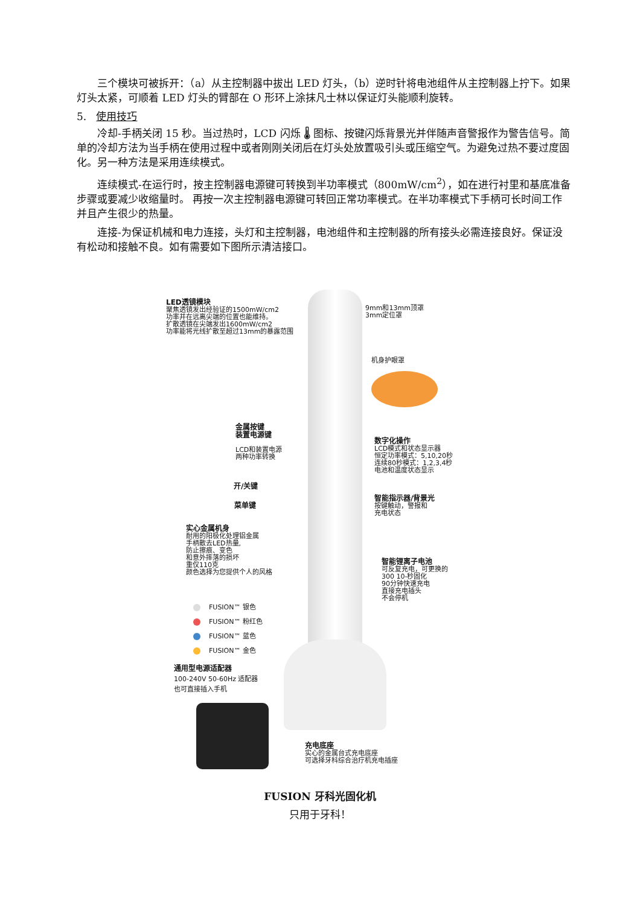三个模块可被拆开：（a）从主控制器中拔出 LED 灯头，（b）逆时针将电池组件从主控制器上拧下。如果灯头太紧，可顺着 LED 灯头的臂部在 O 形环上涂抹凡士林以保证灯头能顺利旋转。
5. 使用技巧
冷却-手柄关闭 15 秒。当过热时，LCD 闪烁 🌡 图标、按键闪烁背景光并伴随声音警报作为警告信号。简单的冷却方法为当手柄在使用过程中或者刚刚关闭后在灯头处放置吸引头或压缩空气。为避免过热不要过度固化。另一种方法是采用连续模式。
连续模式-在运行时，按主控制器电源键可转换到半功率模式（800mW/cm<sup>2</sup>），如在进行衬里和基底准备步骤或要减少收缩量时。 再按一次主控制器电源键可转回正常功率模式。在半功率模式下手柄可长时间工作并且产生很少的热量。
连接-为保证机械和电力连接，头灯和主控制器，电池组件和主控制器的所有接头必需连接良好。保证没有松动和接触不良。如有需要如下图所示清洁接口。
LED透镜模块
聚焦透镜发出经验证的1500mW/cm2
功率并在远离尖端的位置也能维持。
扩散透镜在尖端发出1600mW/cm2
功率能将光线扩散至超过13mm的暴露范围
9mm和13mm顶罩
3mm定位罩
机身护眼罩
金属按键
装置电源键
LCD和装置电源
两种功率转换
数字化操作
LCD模式和状态显示器
恒定功率模式：5,10,20秒
连续80秒模式：1,2,3,4秒
电池和温度状态显示
开/关键
智能指示器/背景光
按键触动，警报和
充电状态
菜单键
实心金属机身
耐用的阳极化处理铝金属
手柄散去LED热量,
防止擦痕、变色
和意外摔落的损坏
重仅110克
颜色选择为您提供个人的风格
智能锂离子电池
可反复充电，可更换的
300 10-秒固化
90分钟快速充电
直接充电插头
不会停机
FUSION™ 银色
FUSION™ 粉红色
FUSION™ 蓝色
FUSION™ 金色
通用型电源适配器
100-240V 50-60Hz 适配器
也可直接插入手机
充电底座
实心的金属台式充电底座
可选择牙科综合治疗机充电插座
FUSION 牙科光固化机
只用于牙科！